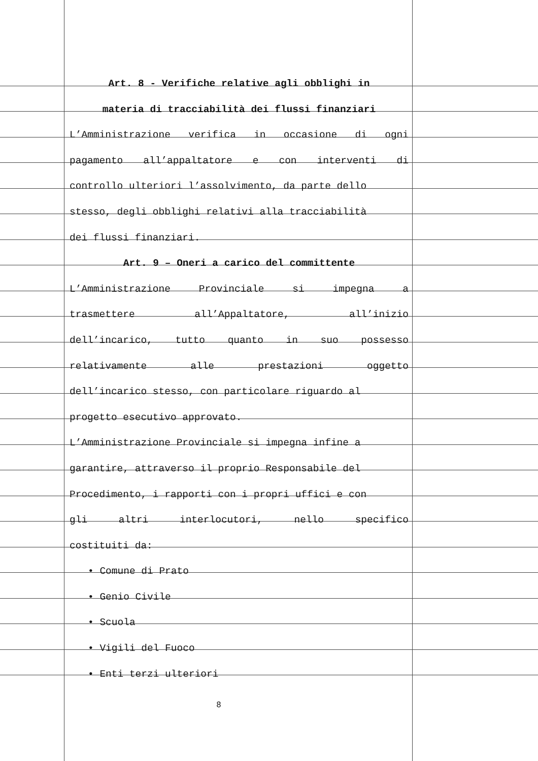Art. 8 - Verifiche relative agli obblighi in
materia di tracciabilità dei flussi finanziari
L’Amministrazione verifica in occasione di ogni
pagamento all’appaltatore e con interventi di
controllo ulteriori l’assolvimento, da parte dello
stesso, degli obblighi relativi alla tracciabilità
dei flussi finanziari.
Art. 9 – Oneri a carico del committente
L’Amministrazione Provinciale si impegna a
trasmettere all’Appaltatore, all’inizio
dell’incarico, tutto quanto in suo possesso
relativamente alle prestazioni oggetto
dell’incarico stesso, con particolare riguardo al
progetto esecutivo approvato.
L’Amministrazione Provinciale si impegna infine a
garantire, attraverso il proprio Responsabile del
Procedimento, i rapporti con i propri uffici e con
gli altri interlocutori, nello specifico
costituiti da:
• Comune di Prato
• Genio Civile
• Scuola
• Vigili del Fuoco
• Enti terzi ulteriori
8